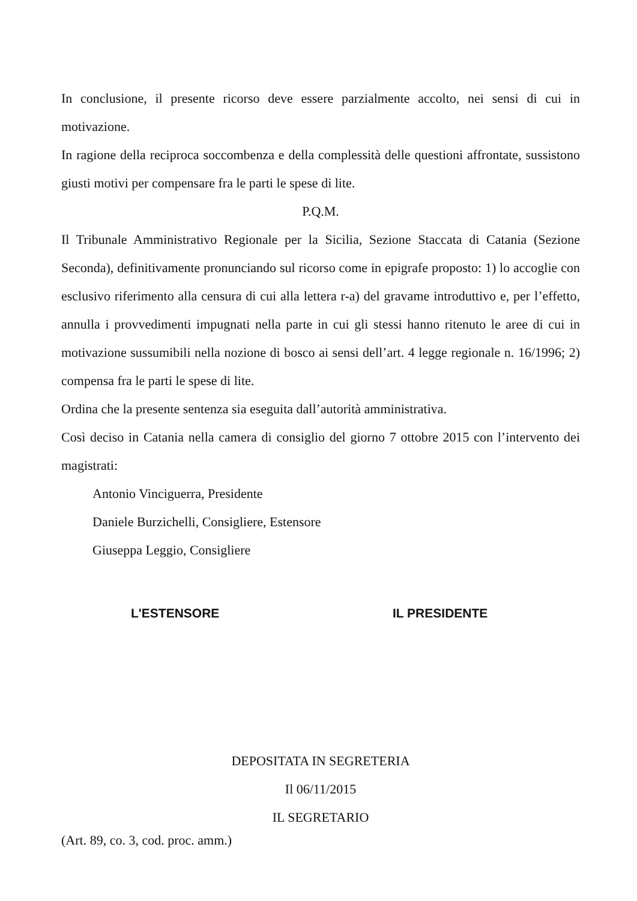In conclusione, il presente ricorso deve essere parzialmente accolto, nei sensi di cui in motivazione.
In ragione della reciproca soccombenza e della complessità delle questioni affrontate, sussistono giusti motivi per compensare fra le parti le spese di lite.
P.Q.M.
Il Tribunale Amministrativo Regionale per la Sicilia, Sezione Staccata di Catania (Sezione Seconda), definitivamente pronunciando sul ricorso come in epigrafe proposto: 1) lo accoglie con esclusivo riferimento alla censura di cui alla lettera r-a) del gravame introduttivo e, per l’effetto, annulla i provvedimenti impugnati nella parte in cui gli stessi hanno ritenuto le aree di cui in motivazione sussumibili nella nozione di bosco ai sensi dell’art. 4 legge regionale n. 16/1996; 2) compensa fra le parti le spese di lite.
Ordina che la presente sentenza sia eseguita dall’autorità amministrativa.
Così deciso in Catania nella camera di consiglio del giorno 7 ottobre 2015 con l’intervento dei magistrati:
Antonio Vinciguerra, Presidente
Daniele Burzichelli, Consigliere, Estensore
Giuseppa Leggio, Consigliere
L'ESTENSORE IL PRESIDENTE
DEPOSITATA IN SEGRETERIA
Il 06/11/2015
IL SEGRETARIO
(Art. 89, co. 3, cod. proc. amm.)